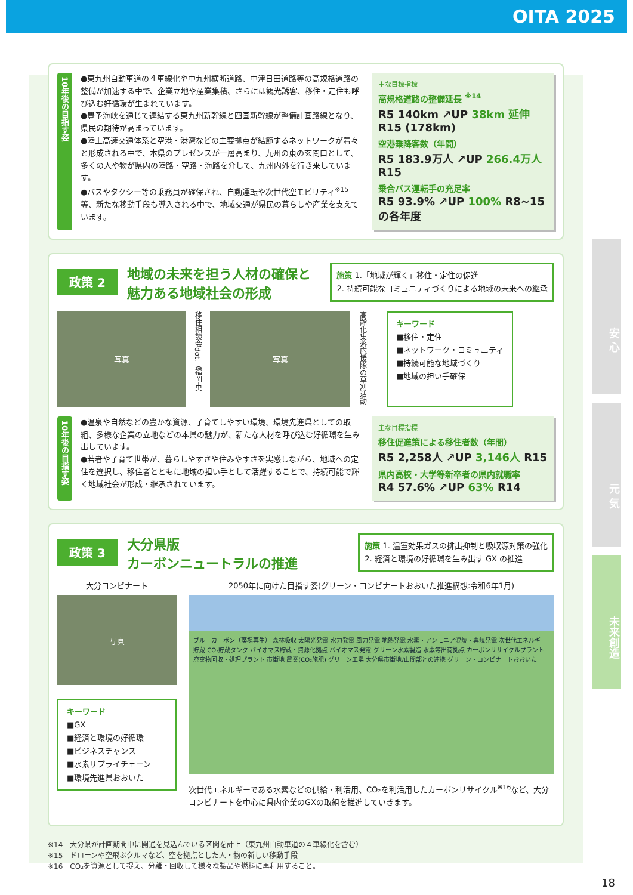OITA 2025
安 心
元 気
未来創造
10年後の目指す姿
●東九州自動車道の４車線化や中九州横断道路、中津日田道路等の高規格道路の整備が加速する中で、企業立地や産業集積、さらには観光誘客、移住・定住も呼び込む好循環が生まれています。
●豊予海峡を通じて連結する東九州新幹線と四国新幹線が整備計画路線となり、県民の期待が高まっています。
●陸上高速交通体系と空港・港湾などの主要拠点が結節するネットワークが着々と形成される中で、本県のプレゼンスが一層高まり、九州の東の玄関口として、多くの人や物が県内の陸路・空路・海路を介して、九州内外を行き来しています。
●バスやタクシー等の乗務員が確保され、自動運転や次世代空モビリティ<sup>※15</sup>等、新たな移動手段も導入される中で、地域交通が県民の暮らしや産業を支えています。
主な目標指標
高規格道路の整備延長 <sup>※14</sup>
R5 140km ↗UP 38km 延伸 R15 (178km)
空港乗降客数（年間）
R5 183.9万人 ↗UP 266.4万人 R15
乗合バス運転手の充足率
R5 93.9% ↗UP 100% R8~15の各年度
政策 2
地域の未来を担う人材の確保と
魅力ある地域社会の形成
施策 1.「地域が輝く」移住・定住の促進
2. 持続可能なコミュニティづくりによる地域の未来への継承
写真
移住相談会dot.（福岡市）
写真
高齢化集落応援隊の草刈活動
キーワード
■移住・定住
■ネットワーク・コミュニティ
■持続可能な地域づくり
■地域の担い手確保
10年後の目指す姿
●温泉や自然などの豊かな資源、子育てしやすい環境、環境先進県としての取組、多様な企業の立地などの本県の魅力が、新たな人材を呼び込む好循環を生み出しています。
●若者や子育て世帯が、暮らしやすさや住みやすさを実感しながら、地域への定住を選択し、移住者とともに地域の担い手として活躍することで、持続可能で輝く地域社会が形成・継承されています。
主な目標指標
移住促進策による移住者数（年間）
R5 2,258人 ↗UP 3,146人 R15
県内高校・大学等新卒者の県内就職率
R4 57.6% ↗UP 63% R14
政策 3
大分県版
カーボンニュートラルの推進
施策 1. 温室効果ガスの排出抑制と吸収源対策の強化
2. 経済と環境の好循環を生み出す GX の推進
大分コンビナート
写真
キーワード
■GX
■経済と環境の好循環
■ビジネスチャンス
■水素サプライチェーン
■環境先進県おおいた
2050年に向けた目指す姿(グリーン・コンビナートおおいた推進構想:令和6年1月)
ブルーカーボン（藻場再生） 森林吸収 太陽光発電 水力発電 風力発電 地熱発電 水素・アンモニア混焼・専焼発電 次世代エネルギー貯蔵 CO₂貯蔵タンク バイオマス貯蔵・資源化拠点 バイオマス発電 グリーン水素製造 水素等出荷拠点 カーボンリサイクルプラント 廃棄物回収・処理プラント 市街地 農業(CO₂施肥) グリーン工場 大分県市街地/山間部との連携 グリーン・コンビナートおおいた
次世代エネルギーである水素などの供給・利活用、CO₂を利活用したカーボンリサイクル<sup>※16</sup>など、大分コンビナートを中心に県内企業のGXの取組を推進していきます。
※14　大分県が計画期間中に開通を見込んでいる区間を計上（東九州自動車道の４車線化を含む）
※15　ドローンや空飛ぶクルマなど、空を拠点とした人・物の新しい移動手段
※16　CO₂を資源として捉え、分離・回収して様々な製品や燃料に再利用すること。
18